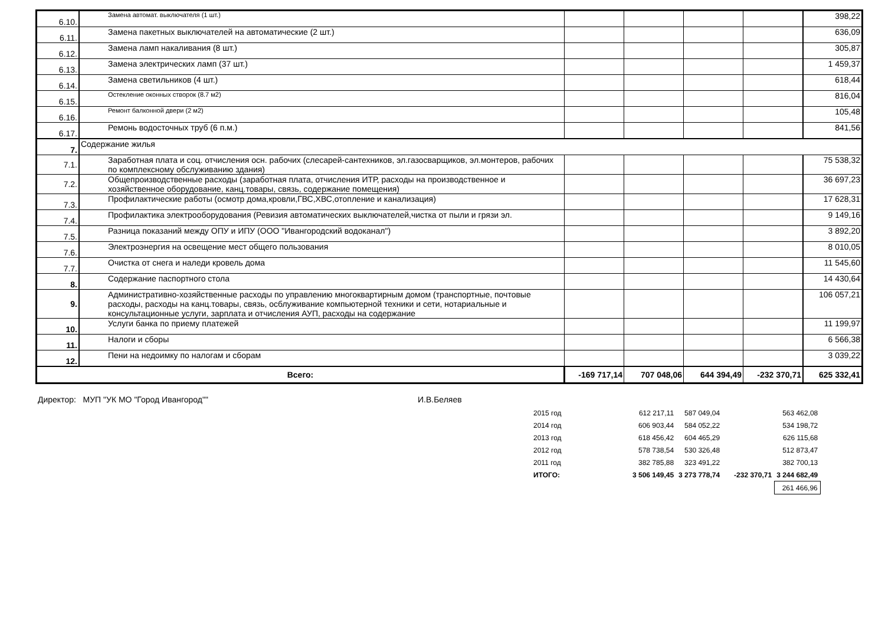| 6.10. | Замена автомат. выключателя (1 шт.) | | | | | 398,22 |
| 6.11. | Замена пакетных выключателей на автоматические (2 шт.) | | | | | 636,09 |
| 6.12. | Замена ламп накаливания (8 шт.) | | | | | 305,87 |
| 6.13. | Замена электрических ламп (37 шт.) | | | | | 1 459,37 |
| 6.14. | Замена светильников (4 шт.) | | | | | 618,44 |
| 6.15. | Остекление оконных створок (8.7 м2) | | | | | 816,04 |
| 6.16. | Ремонт балконной двери (2 м2) | | | | | 105,48 |
| 6.17. | Ремонь водосточных труб (6 п.м.) | | | | | 841,56 |
| 7. | Содержание жилья | | | | | |
| 7.1. | Заработная плата и соц. отчисления осн. рабочих (слесарей-сантехников, эл.газосварщиков, эл.монтеров, рабочих по комплексному обслуживанию здания) | | | | | 75 538,32 |
| 7.2. | Общепроизводственные расходы (заработная плата, отчисления ИТР, расходы на производственное и хозяйственное оборудование, канц.товары, связь, содержание помещения) | | | | | 36 697,23 |
| 7.3. | Профилактические работы (осмотр дома,кровли,ГВС,ХВС,отопление и канализация) | | | | | 17 628,31 |
| 7.4. | Профилактика электрооборудования (Ревизия автоматических выключателей,чистка от пыли и грязи эл. | | | | | 9 149,16 |
| 7.5. | Разница показаний между ОПУ и ИПУ (ООО "Ивангородский водоканал") | | | | | 3 892,20 |
| 7.6. | Электроэнергия на освещение мест общего пользования | | | | | 8 010,05 |
| 7.7. | Очистка от снега и наледи кровель дома | | | | | 11 545,60 |
| 8. | Содержание паспортного стола | | | | | 14 430,64 |
| 9. | Административно-хозяйственные расходы по управлению многоквартирным домом (транспортные, почтовые расходы, расходы на канц.товары, связь, осблуживание компьютерной техники и сети, нотариальные и консультационные услуги, зарплата и отчисления АУП, расходы на содержание | | | | | 106 057,21 |
| 10. | Услуги банка по приему платежей | | | | | 11 199,97 |
| 11. | Налоги и сборы | | | | | 6 566,38 |
| 12. | Пени на недоимку по налогам и сборам | | | | | 3 039,22 |
| Всего: | | -169 717,14 | 707 048,06 | 644 394,49 | -232 370,71 | 625 332,41 |
Директор: МУП "УК МО "Город Ивангород"" И.В.Беляев
| 2015 год | 612 217,11 | 587 049,04 | | 563 462,08 |
| 2014 год | 606 903,44 | 584 052,22 | | 534 198,72 |
| 2013 год | 618 456,42 | 604 465,29 | | 626 115,68 |
| 2012 год | 578 738,54 | 530 326,48 | | 512 873,47 |
| 2011 год | 382 785,88 | 323 491,22 | | 382 700,13 |
| ИТОГО: | 3 506 149,45 | 3 273 778,74 | -232 370,71 | 3 244 682,49 |
| | | | | 261 466,96 |